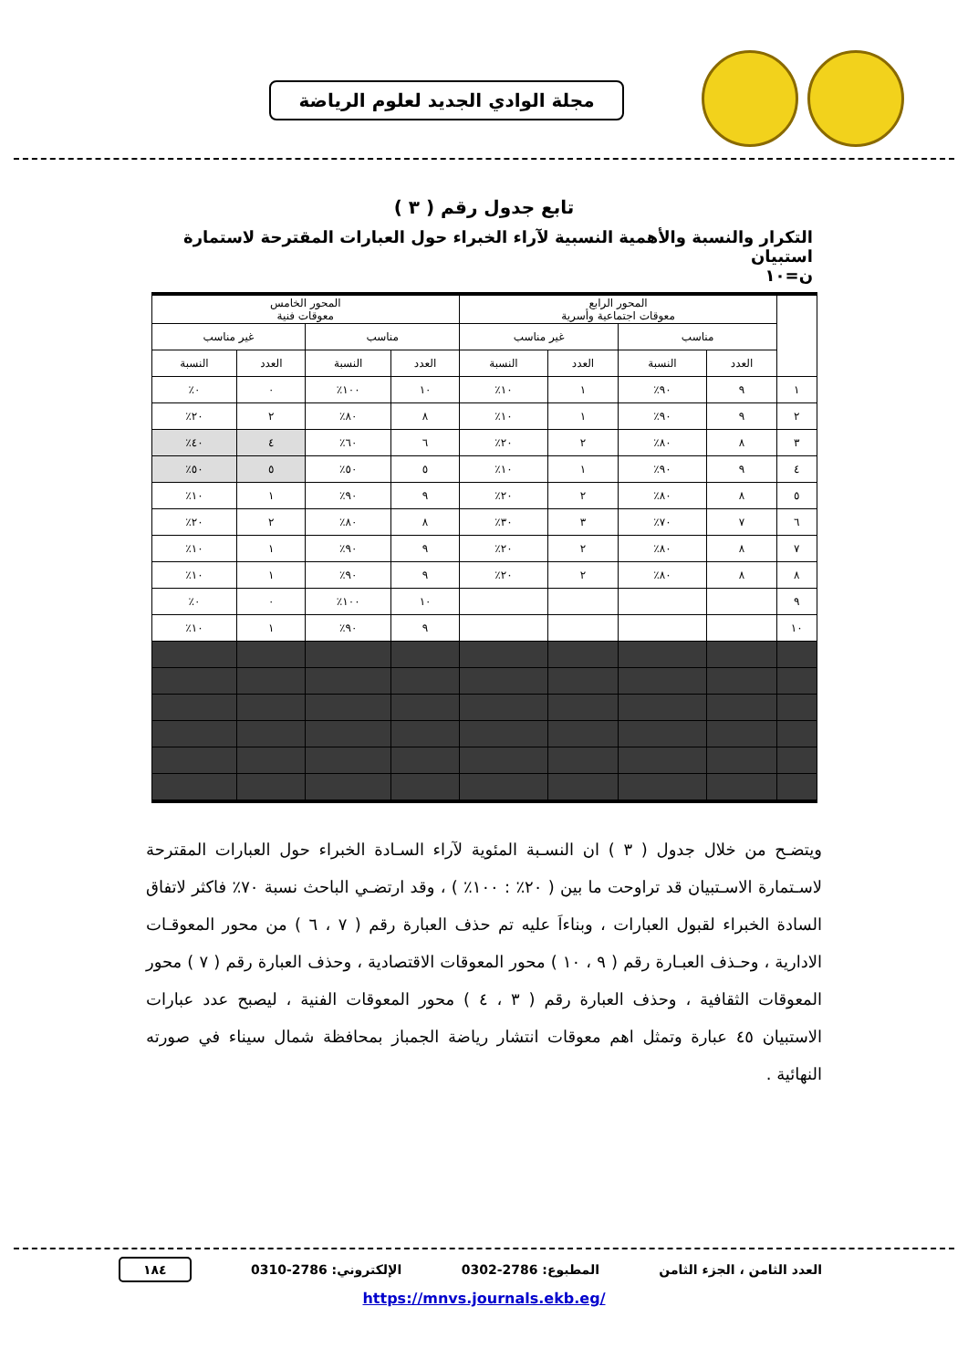مجلة الوادي الجديد لعلوم الرياضة
تابع جدول رقم ( ٣ )
التكرار والنسبة والأهمية النسبية لآراء الخبراء حول العبارات المقترحة لاستمارة استبيان
ن=١٠
| | المحور الرابع معوقات اجتماعية وأسرية | | | | المحور الخامس معوقات فنية | | | |
| --- | --- | --- | --- | --- | --- | --- | --- | --- |
| | مناسب | | غير مناسب | | مناسب | | غير مناسب | |
| | العدد | النسبة | العدد | النسبة | العدد | النسبة | العدد | النسبة |
| ١ | ٩ | ٩٠٪ | ١ | ١٠٪ | ١٠ | ١٠٠٪ | ٠ | ٠٪ |
| ٢ | ٩ | ٩٠٪ | ١ | ١٠٪ | ٨ | ٨٠٪ | ٢ | ٢٠٪ |
| ٣ | ٨ | ٨٠٪ | ٢ | ٢٠٪ | ٦ | ٦٠٪ | ٤ | ٤٠٪ |
| ٤ | ٩ | ٩٠٪ | ١ | ١٠٪ | ٥ | ٥٠٪ | ٥ | ٥٠٪ |
| ٥ | ٨ | ٨٠٪ | ٢ | ٢٠٪ | ٩ | ٩٠٪ | ١ | ١٠٪ |
| ٦ | ٧ | ٧٠٪ | ٣ | ٣٠٪ | ٨ | ٨٠٪ | ٢ | ٢٠٪ |
| ٧ | ٨ | ٨٠٪ | ٢ | ٢٠٪ | ٩ | ٩٠٪ | ١ | ١٠٪ |
| ٨ | ٨ | ٨٠٪ | ٢ | ٢٠٪ | ٩ | ٩٠٪ | ١ | ١٠٪ |
| ٩ | | | | | ١٠ | ١٠٠٪ | ٠ | ٠٪ |
| ١٠ | | | | | ٩ | ٩٠٪ | ١ | ١٠٪ |
ويتضـح من خلال جدول ( ٣ ) ان النسـبة المئوية لآراء السـادة الخبراء حول العبارات المقترحة لاسـتمارة الاسـتبيان قد تراوحت ما بين ( ٢٠٪ : ١٠٠٪ ) ، وقد ارتضـي الباحث نسبة ٧٠٪ فاكثر لاتفاق السادة الخبراء لقبول العبارات ، وبناءاَ عليه تم حذف العبارة رقم ( ٧ ، ٦ ) من محور المعوقـات الادارية ، وحـذف العبـارة رقم ( ٩ ، ١٠ ) محور المعوقات الاقتصادية ، وحذف العبارة رقم ( ٧ ) محور المعوقات الثقافية ، وحذف العبارة رقم ( ٣ ، ٤ ) محور المعوقات الفنية ، ليصبح عدد عبارات الاستبيان ٤٥ عبارة وتمثل اهم معوقات انتشار رياضة الجمباز بمحافظة شمال سيناء في صورته النهائية .
العدد الثامن ، الجزء الثامن المطبوع: 2786-0302 الإلكتروني: 2786-0310 ١٨٤
https://mnvs.journals.ekb.eg/